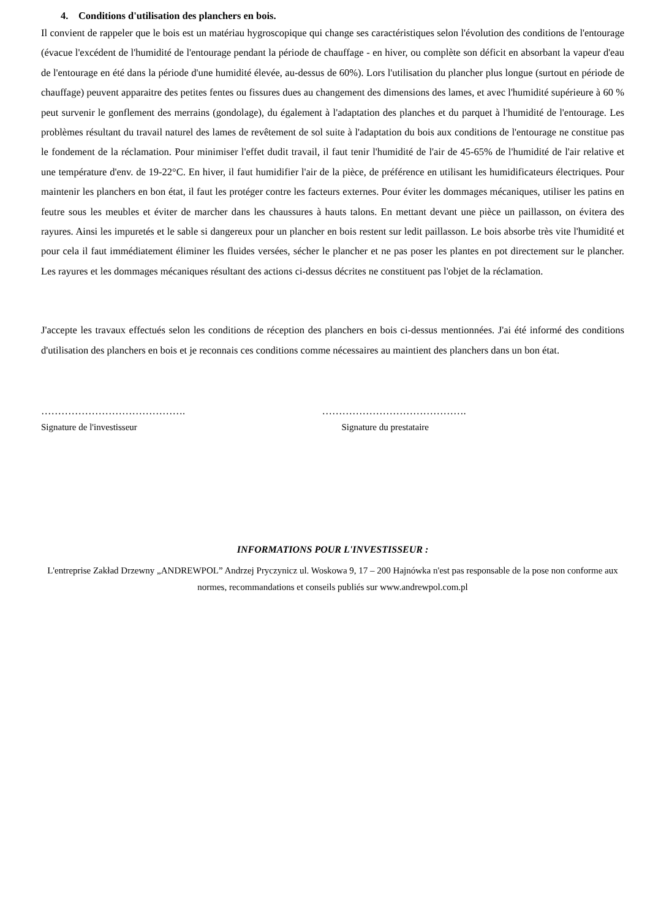4. Conditions d'utilisation des planchers en bois.
Il convient de rappeler que le bois est un matériau hygroscopique qui change ses caractéristiques selon l'évolution des conditions de l'entourage (évacue l'excédent de l'humidité de l'entourage pendant la période de chauffage - en hiver, ou complète son déficit en absorbant la vapeur d'eau de l'entourage en été dans la période d'une humidité élevée, au-dessus de 60%). Lors l'utilisation du plancher plus longue (surtout en période de chauffage) peuvent apparaitre des petites fentes ou fissures dues au changement des dimensions des lames, et avec l'humidité supérieure à 60 % peut survenir le gonflement des merrains (gondolage), du également à l'adaptation des planches et du parquet à l'humidité de l'entourage. Les problèmes résultant du travail naturel des lames de revêtement de sol suite à l'adaptation du bois aux conditions de l'entourage ne constitue pas le fondement de la réclamation. Pour minimiser l'effet dudit travail, il faut tenir l'humidité de l'air de 45-65% de l'humidité de l'air relative et une température d'env. de 19-22°C. En hiver, il faut humidifier l'air de la pièce, de préférence en utilisant les humidificateurs électriques. Pour maintenir les planchers en bon état, il faut les protéger contre les facteurs externes. Pour éviter les dommages mécaniques, utiliser les patins en feutre sous les meubles et éviter de marcher dans les chaussures à hauts talons. En mettant devant une pièce un paillasson, on évitera des rayures. Ainsi les impuretés et le sable si dangereux pour un plancher en bois restent sur ledit paillasson. Le bois absorbe très vite l'humidité et pour cela il faut immédiatement éliminer les fluides versées, sécher le plancher et ne pas poser les plantes en pot directement sur le plancher. Les rayures et les dommages mécaniques résultant des actions ci-dessus décrites ne constituent pas l'objet de la réclamation.
J'accepte les travaux effectués selon les conditions de réception des planchers en bois ci-dessus mentionnées. J'ai été informé des conditions d'utilisation des planchers en bois et je reconnais ces conditions comme nécessaires au maintient des planchers dans un bon état.
…………………………………….
Signature de l'investisseur
…………………………………….
Signature du prestataire
INFORMATIONS POUR L'INVESTISSEUR :
L'entreprise Zakład Drzewny „ANDREWPOL” Andrzej Pryczynicz ul. Woskowa 9, 17 – 200 Hajnówka n'est pas responsable de la pose non conforme aux normes, recommandations et conseils publiés sur www.andrewpol.com.pl